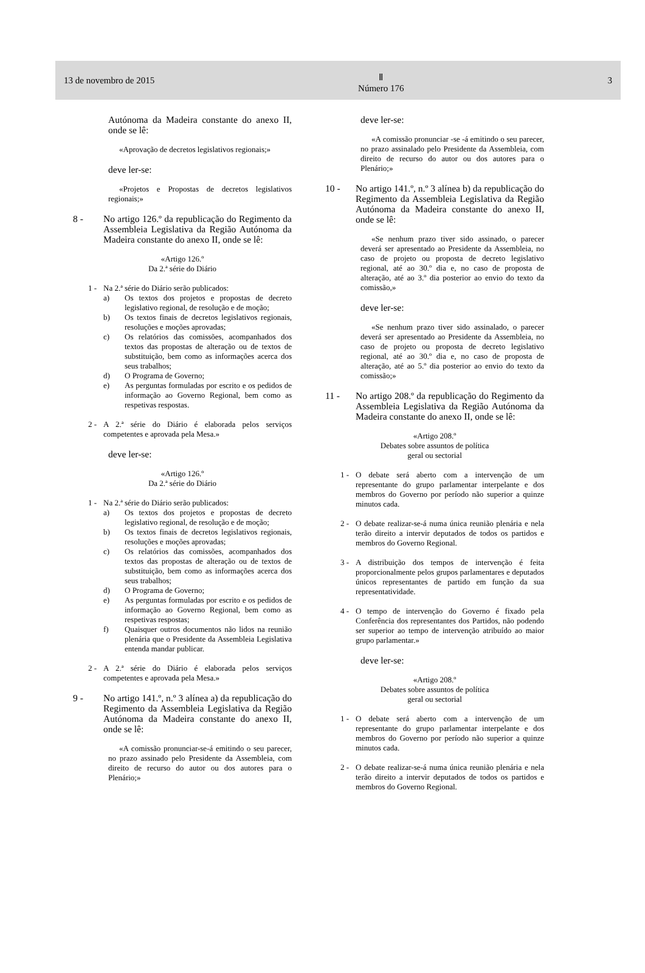13 de novembro de 2015
Ⅱ
Número 176
3
Autónoma da Madeira constante do anexo II, onde se lê:
«Aprovação de decretos legislativos regionais;»
deve ler-se:
«Projetos e Propostas de decretos legislativos regionais;»
8 - No artigo 126.º da republicação do Regimento da Assembleia Legislativa da Região Autónoma da Madeira constante do anexo II, onde se lê:
«Artigo 126.º
Da 2.ª série do Diário
1 - Na 2.ª série do Diário serão publicados:
a) Os textos dos projetos e propostas de decreto legislativo regional, de resolução e de moção;
b) Os textos finais de decretos legislativos regionais, resoluções e moções aprovadas;
c) Os relatórios das comissões, acompanhados dos textos das propostas de alteração ou de textos de substituição, bem como as informações acerca dos seus trabalhos;
d) O Programa de Governo;
e) As perguntas formuladas por escrito e os pedidos de informação ao Governo Regional, bem como as respetivas respostas.
2 - A 2.ª série do Diário é elaborada pelos serviços competentes e aprovada pela Mesa.»
deve ler-se:
«Artigo 126.º
Da 2.ª série do Diário
1 - Na 2.ª série do Diário serão publicados:
a) Os textos dos projetos e propostas de decreto legislativo regional, de resolução e de moção;
b) Os textos finais de decretos legislativos regionais, resoluções e moções aprovadas;
c) Os relatórios das comissões, acompanhados dos textos das propostas de alteração ou de textos de substituição, bem como as informações acerca dos seus trabalhos;
d) O Programa de Governo;
e) As perguntas formuladas por escrito e os pedidos de informação ao Governo Regional, bem como as respetivas respostas;
f) Quaisquer outros documentos não lidos na reunião plenária que o Presidente da Assembleia Legislativa entenda mandar publicar.
2 - A 2.ª série do Diário é elaborada pelos serviços competentes e aprovada pela Mesa.»
9 - No artigo 141.º, n.º 3 alínea a) da republicação do Regimento da Assembleia Legislativa da Região Autónoma da Madeira constante do anexo II, onde se lê:
«A comissão pronunciar-se-á emitindo o seu parecer, no prazo assinado pelo Presidente da Assembleia, com direito de recurso do autor ou dos autores para o Plenário;»
deve ler-se:
«A comissão pronunciar -se -á emitindo o seu parecer, no prazo assinalado pelo Presidente da Assembleia, com direito de recurso do autor ou dos autores para o Plenário;»
10 - No artigo 141.º, n.º 3 alínea b) da republicação do Regimento da Assembleia Legislativa da Região Autónoma da Madeira constante do anexo II, onde se lê:
«Se nenhum prazo tiver sido assinado, o parecer deverá ser apresentado ao Presidente da Assembleia, no caso de projeto ou proposta de decreto legislativo regional, até ao 30.º dia e, no caso de proposta de alteração, até ao 3.º dia posterior ao envio do texto da comissão,»
deve ler-se:
«Se nenhum prazo tiver sido assinalado, o parecer deverá ser apresentado ao Presidente da Assembleia, no caso de projeto ou proposta de decreto legislativo regional, até ao 30.º dia e, no caso de proposta de alteração, até ao 5.º dia posterior ao envio do texto da comissão;»
11 - No artigo 208.º da republicação do Regimento da Assembleia Legislativa da Região Autónoma da Madeira constante do anexo II, onde se lê:
«Artigo 208.º
Debates sobre assuntos de política
geral ou sectorial
1 - O debate será aberto com a intervenção de um representante do grupo parlamentar interpelante e dos membros do Governo por período não superior a quinze minutos cada.
2 - O debate realizar-se-á numa única reunião plenária e nela terão direito a intervir deputados de todos os partidos e membros do Governo Regional.
3 - A distribuição dos tempos de intervenção é feita proporcionalmente pelos grupos parlamentares e deputados únicos representantes de partido em função da sua representatividade.
4 - O tempo de intervenção do Governo é fixado pela Conferência dos representantes dos Partidos, não podendo ser superior ao tempo de intervenção atribuído ao maior grupo parlamentar.»
deve ler-se:
«Artigo 208.º
Debates sobre assuntos de política
geral ou sectorial
1 - O debate será aberto com a intervenção de um representante do grupo parlamentar interpelante e dos membros do Governo por período não superior a quinze minutos cada.
2 - O debate realizar-se-á numa única reunião plenária e nela terão direito a intervir deputados de todos os partidos e membros do Governo Regional.